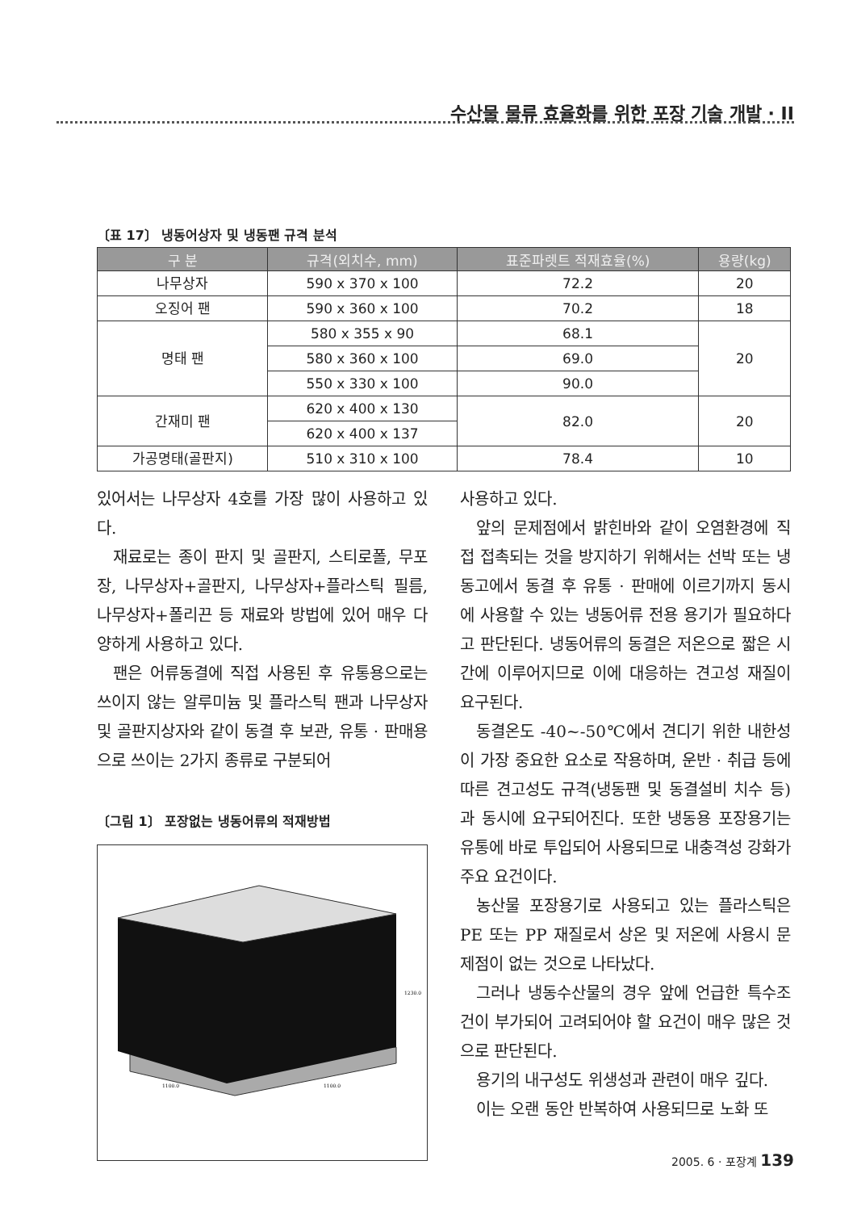수산물 물류 효율화를 위한 포장 기술 개발 · II
〔표 17〕 냉동어상자 및 냉동팬 규격 분석
| 구 분 | 규격(외치수, mm) | 표준파렛트 적재효율(%) | 용량(kg) |
| --- | --- | --- | --- |
| 나무상자 | 590 x 370 x 100 | 72.2 | 20 |
| 오징어 팬 | 590 x 360 x 100 | 70.2 | 18 |
| 명태 팬 | 580 x 355 x 90 | 68.1 | 20 |
| | 580 x 360 x 100 | 69.0 | |
| | 550 x 330 x 100 | 90.0 | |
| 간재미 팬 | 620 x 400 x 130 | 82.0 | 20 |
| | 620 x 400 x 137 | | |
| 가공명태(골판지) | 510 x 310 x 100 | 78.4 | 10 |
있어서는 나무상자 4호를 가장 많이 사용하고 있다.
재료로는 종이 판지 및 골판지, 스티로폴, 무포장, 나무상자+골판지, 나무상자+플라스틱 필름, 나무상자+폴리끈 등 재료와 방법에 있어 매우 다양하게 사용하고 있다.
팬은 어류동결에 직접 사용된 후 유통용으로는 쓰이지 않는 알루미늄 및 플라스틱 팬과 나무상자 및 골판지상자와 같이 동결 후 보관, 유통 · 판매용으로 쓰이는 2가지 종류로 구분되어
〔그림 1〕 포장없는 냉동어류의 적재방법
1230.0
1100.0
1100.0
사용하고 있다.
앞의 문제점에서 밝힌바와 같이 오염환경에 직접 접촉되는 것을 방지하기 위해서는 선박 또는 냉동고에서 동결 후 유통 · 판매에 이르기까지 동시에 사용할 수 있는 냉동어류 전용 용기가 필요하다고 판단된다. 냉동어류의 동결은 저온으로 짧은 시간에 이루어지므로 이에 대응하는 견고성 재질이 요구된다.
동결온도 -40~-50℃에서 견디기 위한 내한성이 가장 중요한 요소로 작용하며, 운반 · 취급 등에 따른 견고성도 규격(냉동팬 및 동결설비 치수 등)과 동시에 요구되어진다. 또한 냉동용 포장용기는 유통에 바로 투입되어 사용되므로 내충격성 강화가 주요 요건이다.
농산물 포장용기로 사용되고 있는 플라스틱은 PE 또는 PP 재질로서 상온 및 저온에 사용시 문제점이 없는 것으로 나타났다.
그러나 냉동수산물의 경우 앞에 언급한 특수조건이 부가되어 고려되어야 할 요건이 매우 많은 것으로 판단된다.
용기의 내구성도 위생성과 관련이 매우 깊다.
이는 오랜 동안 반복하여 사용되므로 노화 또
2005. 6 · 포장계 139